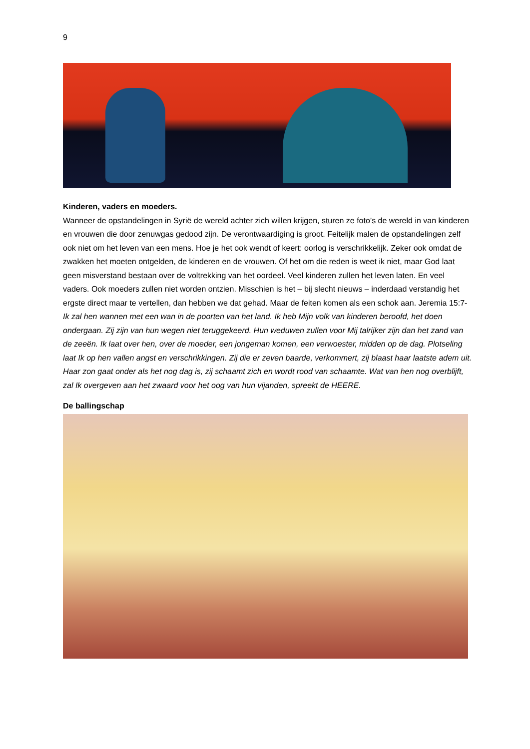9
Kinderen, vaders en moeders.
Wanneer de opstandelingen in Syrië de wereld achter zich willen krijgen, sturen ze foto’s de wereld in van kinderen en vrouwen die door zenuwgas gedood zijn. De verontwaardiging is groot. Feitelijk malen de opstandelingen zelf ook niet om het leven van een mens. Hoe je het ook wendt of keert: oorlog is verschrikkelijk. Zeker ook omdat de zwakken het moeten ontgelden, de kinderen en de vrouwen. Of het om die reden is weet ik niet, maar God laat geen misverstand bestaan over de voltrekking van het oordeel. Veel kinderen zullen het leven laten. En veel vaders. Ook moeders zullen niet worden ontzien. Misschien is het – bij slecht nieuws – inderdaad verstandig het ergste direct maar te vertellen, dan hebben we dat gehad. Maar de feiten komen als een schok aan. Jeremia 15:7- Ik zal hen wannen met een wan in de poorten van het land. Ik heb Mijn volk van kinderen beroofd, het doen ondergaan. Zij zijn van hun wegen niet teruggekeerd. Hun weduwen zullen voor Mij talrijker zijn dan het zand van de zeeën. Ik laat over hen, over de moeder, een jongeman komen, een verwoester, midden op de dag. Plotseling laat Ik op hen vallen angst en verschrikkingen. Zij die er zeven baarde, verkommert, zij blaast haar laatste adem uit. Haar zon gaat onder als het nog dag is, zij schaamt zich en wordt rood van schaamte. Wat van hen nog overblijft, zal Ik overgeven aan het zwaard voor het oog van hun vijanden, spreekt de HEERE.
De ballingschap